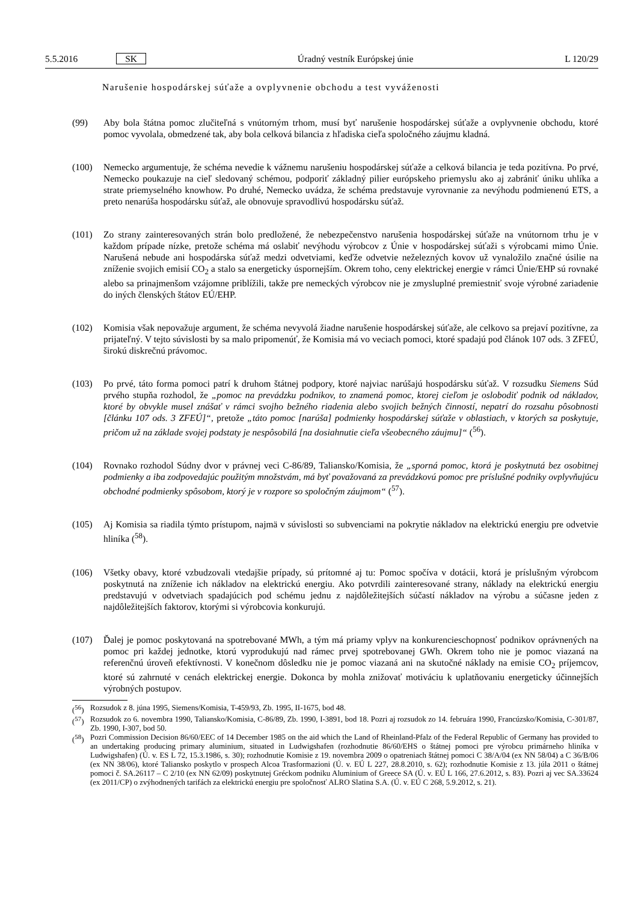5.5.2016 SK Úradný vestník Európskej únie L 120/29
Narušenie hospodárskej súťaže a ovplyvnenie obchodu a test vyváženosti
(99) Aby bola štátna pomoc zlučiteľná s vnútorným trhom, musí byť narušenie hospodárskej súťaže a ovplyvnenie obchodu, ktoré pomoc vyvolala, obmedzené tak, aby bola celková bilancia z hľadiska cieľa spoločného záujmu kladná.
(100) Nemecko argumentuje, že schéma nevedie k vážnemu narušeniu hospodárskej súťaže a celková bilancia je teda pozitívna. Po prvé, Nemecko poukazuje na cieľ sledovaný schémou, podporiť základný pilier európskeho priemyslu ako aj zabrániť úniku uhlíka a strate priemyselného knowhow. Po druhé, Nemecko uvádza, že schéma predstavuje vyrovnanie za nevýhodu podmienenú ETS, a preto nenarúša hospodársku súťaž, ale obnovuje spravodlivú hospodársku súťaž.
(101) Zo strany zainteresovaných strán bolo predložené, že nebezpečenstvo narušenia hospodárskej súťaže na vnútornom trhu je v každom prípade nízke, pretože schéma má oslabiť nevýhodu výrobcov z Únie v hospodárskej súťaži s výrobcami mimo Únie. Narušená nebude ani hospodárska súťaž medzi odvetviami, keďže odvetvie neželezných kovov už vynaložilo značné úsilie na zníženie svojich emisií CO<sub>2</sub> a stalo sa energeticky úspornejším. Okrem toho, ceny elektrickej energie v rámci Únie/EHP sú rovnaké alebo sa prinajmenšom vzájomne priblížili, takže pre nemeckých výrobcov nie je zmysluplné premiestniť svoje výrobné zariadenie do iných členských štátov EÚ/EHP.
(102) Komisia však nepovažuje argument, že schéma nevyvolá žiadne narušenie hospodárskej súťaže, ale celkovo sa prejaví pozitívne, za prijateľný. V tejto súvislosti by sa malo pripomenúť, že Komisia má vo veciach pomoci, ktoré spadajú pod článok 107 ods. 3 ZFEÚ, širokú diskrečnú právomoc.
(103) Po prvé, táto forma pomoci patrí k druhom štátnej podpory, ktoré najviac narúšajú hospodársku súťaž. V rozsudku Siemens Súd prvého stupňa rozhodol, že „pomoc na prevádzku podnikov, to znamená pomoc, ktorej cieľom je oslobodiť podnik od nákladov, ktoré by obvykle musel znášať v rámci svojho bežného riadenia alebo svojich bežných činností, nepatrí do rozsahu pôsobnosti [článku 107 ods. 3 ZFEÚ]“, pretože „táto pomoc [narúša] podmienky hospodárskej súťaže v oblastiach, v ktorých sa poskytuje, pričom už na základe svojej podstaty je nespôsobilá [na dosiahnutie cieľa všeobecného záujmu]“ (<sup>56</sup>).
(104) Rovnako rozhodol Súdny dvor v právnej veci C-86/89, Taliansko/Komisia, že „sporná pomoc, ktorá je poskytnutá bez osobitnej podmienky a iba zodpovedajúc použitým množstvám, má byť považovaná za prevádzkovú pomoc pre príslušné podniky ovplyvňujúcu obchodné podmienky spôsobom, ktorý je v rozpore so spoločným záujmom“ (<sup>57</sup>).
(105) Aj Komisia sa riadila týmto prístupom, najmä v súvislosti so subvenciami na pokrytie nákladov na elektrickú energiu pre odvetvie hliníka (<sup>58</sup>).
(106) Všetky obavy, ktoré vzbudzovali vtedajšie prípady, sú prítomné aj tu: Pomoc spočíva v dotácii, ktorá je príslušným výrobcom poskytnutá na zníženie ich nákladov na elektrickú energiu. Ako potvrdili zainteresované strany, náklady na elektrickú energiu predstavujú v odvetviach spadajúcich pod schému jednu z najdôležitejších súčastí nákladov na výrobu a súčasne jeden z najdôležitejších faktorov, ktorými si výrobcovia konkurujú.
(107) Ďalej je pomoc poskytovaná na spotrebované MWh, a tým má priamy vplyv na konkurencieschopnosť podnikov oprávnených na pomoc pri každej jednotke, ktorú vyprodukujú nad rámec prvej spotrebovanej GWh. Okrem toho nie je pomoc viazaná na referenčnú úroveň efektívnosti. V konečnom dôsledku nie je pomoc viazaná ani na skutočné náklady na emisie CO<sub>2</sub> príjemcov, ktoré sú zahrnuté v cenách elektrickej energie. Dokonca by mohla znižovať motiváciu k uplatňovaniu energeticky účinnejších výrobných postupov.
(<sup>56</sup>) Rozsudok z 8. júna 1995, Siemens/Komisia, T-459/93, Zb. 1995, II-1675, bod 48.
(<sup>57</sup>) Rozsudok zo 6. novembra 1990, Taliansko/Komisia, C-86/89, Zb. 1990, I-3891, bod 18. Pozri aj rozsudok zo 14. februára 1990, Francúzsko/Komisia, C-301/87, Zb. 1990, I-307, bod 50.
(<sup>58</sup>) Pozri Commission Decision 86/60/EEC of 14 December 1985 on the aid which the Land of Rheinland-Pfalz of the Federal Republic of Germany has provided to an undertaking producing primary aluminium, situated in Ludwigshafen (rozhodnutie 86/60/EHS o štátnej pomoci pre výrobcu primárneho hliníka v Ludwigshafen) (Ú. v. ES L 72, 15.3.1986, s. 30); rozhodnutie Komisie z 19. novembra 2009 o opatreniach štátnej pomoci C 38/A/04 (ex NN 58/04) a C 36/B/06 (ex NN 38/06), ktoré Taliansko poskytlo v prospech Alcoa Trasformazioni (Ú. v. EÚ L 227, 28.8.2010, s. 62); rozhodnutie Komisie z 13. júla 2011 o štátnej pomoci č. SA.26117 – C 2/10 (ex NN 62/09) poskytnutej Gréckom podniku Aluminium of Greece SA (Ú. v. EÚ L 166, 27.6.2012, s. 83). Pozri aj vec SA.33624 (ex 2011/CP) o zvýhodnených tarifách za elektrickú energiu pre spoločnosť ALRO Slatina S.A. (Ú. v. EÚ C 268, 5.9.2012, s. 21).